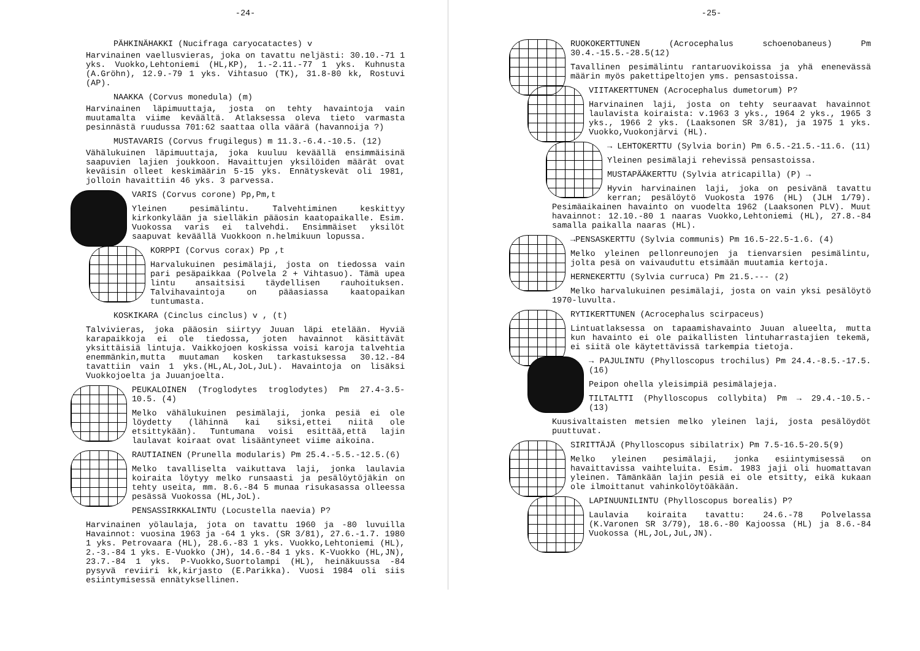-24-
PÄHKINÄHAKKI (Nucifraga caryocatactes) v
Harvinainen vaellusvieras, joka on tavattu neljästi: 30.10.-71 1 yks. Vuokko,Lehtoniemi (HL,KP), 1.-2.11.-77 1 yks. Kuhnusta (A.Gröhn), 12.9.-79 1 yks. Vihtasuo (TK), 31.8-80 kk, Rostuvi (AP).
NAAKKA (Corvus monedula) (m)
Harvinainen läpimuuttaja, josta on tehty havaintoja vain muutamalta viime keväältä. Atlaksessa oleva tieto varmasta pesinnästä ruudussa 701:62 saattaa olla väärä (havannoija ?)
MUSTAVARIS (Corvus frugilegus) m 11.3.-6.4.-10.5. (12)
Vähälukuinen läpimuuttaja, joka kuuluu keväällä ensimmäisinä saapuvien lajien joukkoon. Havaittujen yksilöiden määrät ovat keväisin olleet keskimäärin 5-15 yks. Ennätyskevät oli 1981, jolloin havaittiin 46 yks. 3 parvessa.
VARIS (Corvus corone) Pp,Pm,t
Yleinen pesimälintu. Talvehtiminen keskittyy kirkonkylään ja sielläkin pääosin kaatopaikalle. Esim. Vuokossa varis ei talvehdi. Ensimmäiset yksilöt saapuvat keväällä Vuokkoon n.helmikuun lopussa.
KORPPI (Corvus corax) Pp ,t
Harvalukuinen pesimälaji, josta on tiedossa vain pari pesäpaikkaa (Polvela 2 + Vihtasuo). Tämä upea lintu ansaitsisi täydellisen rauhoituksen. Talvihavaintoja on pääasiassa kaatopaikan tuntumasta.
KOSKIKARA (Cinclus cinclus) v , (t)
Talvivieras, joka pääosin siirtyy Juuan läpi etelään. Hyviä karapaikkoja ei ole tiedossa, joten havainnot käsittävät yksittäisiä lintuja. Vaikkojoen koskissa voisi karoja talvehtia enemmänkin,mutta muutaman kosken tarkastuksessa 30.12.-84 tavattiin vain 1 yks.(HL,AL,JoL,JuL). Havaintoja on lisäksi Vuokkojoelta ja Juuanjoelta.
PEUKALOINEN (Troglodytes troglodytes) Pm 27.4-3.5-10.5. (4)
Melko vähälukuinen pesimälaji, jonka pesiä ei ole löydetty (lähinnä kai siksi,ettei niitä ole etsittykään). Tuntumana voisi esittää,että lajin laulavat koiraat ovat lisääntyneet viime aikoina.
RAUTIAINEN (Prunella modularis) Pm 25.4.-5.5.-12.5.(6)
Melko tavalliselta vaikuttava laji, jonka laulavia koiraita löytyy melko runsaasti ja pesälöytöjäkin on tehty useita, mm. 8.6.-84 5 munaa risukasassa olleessa pesässä Vuokossa (HL,JoL).
PENSASSIRKKALINTU (Locustella naevia) P?
Harvinainen yölaulaja, jota on tavattu 1960 ja -80 luvuilla Havainnot: vuosina 1963 ja -64 1 yks. (SR 3/81), 27.6.-1.7. 1980 1 yks. Petrovaara (HL), 28.6.-83 1 yks. Vuokko,Lehtoniemi (HL), 2.-3.-84 1 yks. E-Vuokko (JH), 14.6.-84 1 yks. K-Vuokko (HL,JN), 23.7.-84 1 yks. P-Vuokko,Suortolampi (HL), heinäkuussa -84 pysyvä reviiri kk,kirjasto (E.Parikka). Vuosi 1984 oli siis esiintymisessä ennätyksellinen.
-25-
RUOKOKERTTUNEN (Acrocephalus schoenobaneus) Pm 30.4.-15.5.-28.5(12)
Tavallinen pesimälintu rantaruovikoissa ja yhä enenevässä määrin myös pakettipeltojen yms. pensastoissa.
VIITAKERTTUNEN (Acrocephalus dumetorum) P?
Harvinainen laji, josta on tehty seuraavat havainnot laulavista koiraista: v.1963 3 yks., 1964 2 yks., 1965 3 yks., 1966 2 yks. (Laaksonen SR 3/81), ja 1975 1 yks. Vuokko,Vuokonjärvi (HL).
→ LEHTOKERTTU (Sylvia borin) Pm 6.5.-21.5.-11.6. (11)
Yleinen pesimälaji rehevissä pensastoissa.
MUSTAPÄÄKERTTU (Sylvia atricapilla) (P) →
Hyvin harvinainen laji, joka on pesivänä tavattu kerran; pesälöytö Vuokosta 1976 (HL) (JLH 1/79). Pesimäaikainen havainto on vuodelta 1962 (Laaksonen PLV). Muut havainnot: 12.10.-80 1 naaras Vuokko,Lehtoniemi (HL), 27.8.-84 samalla paikalla naaras (HL).
→PENSASKERTTU (Sylvia communis) Pm 16.5-22.5-1.6. (4)
Melko yleinen pellonreunojen ja tienvarsien pesimälintu, jolta pesä on vaivauduttu etsimään muutamia kertoja.
HERNEKERTTU (Sylvia curruca) Pm 21.5.--- (2)
Melko harvalukuinen pesimälaji, josta on vain yksi pesälöytö 1970-luvulta.
RYTIKERTTUNEN (Acrocephalus scirpaceus)
Lintuatlaksessa on tapaamishavainto Juuan alueelta, mutta kun havainto ei ole paikallisten lintuharrastajien tekemä, ei siitä ole käytettävissä tarkempia tietoja.
→ PAJULINTU (Phylloscopus trochilus) Pm 24.4.-8.5.-17.5. (16)
Peipon ohella yleisimpiä pesimälajeja.
TILTALTTI (Phylloscopus collybita) Pm → 29.4.-10.5.- (13)
Kuusivaltaisten metsien melko yleinen laji, josta pesälöydöt puuttuvat.
SIRITTÄJÄ (Phylloscopus sibilatrix) Pm 7.5-16.5-20.5(9)
Melko yleinen pesimälaji, jonka esiintymisessä on havaittavissa vaihteluita. Esim. 1983 jaji oli huomattavan yleinen. Tämänkään lajin pesiä ei ole etsitty, eikä kukaan ole ilmoittanut vahinkolöytöäkään.
LAPINUUNILINTU (Phylloscopus borealis) P?
Laulavia koiraita tavattu: 24.6.-78 Polvelassa (K.Varonen SR 3/79), 18.6.-80 Kajoossa (HL) ja 8.6.-84 Vuokossa (HL,JoL,JuL,JN).